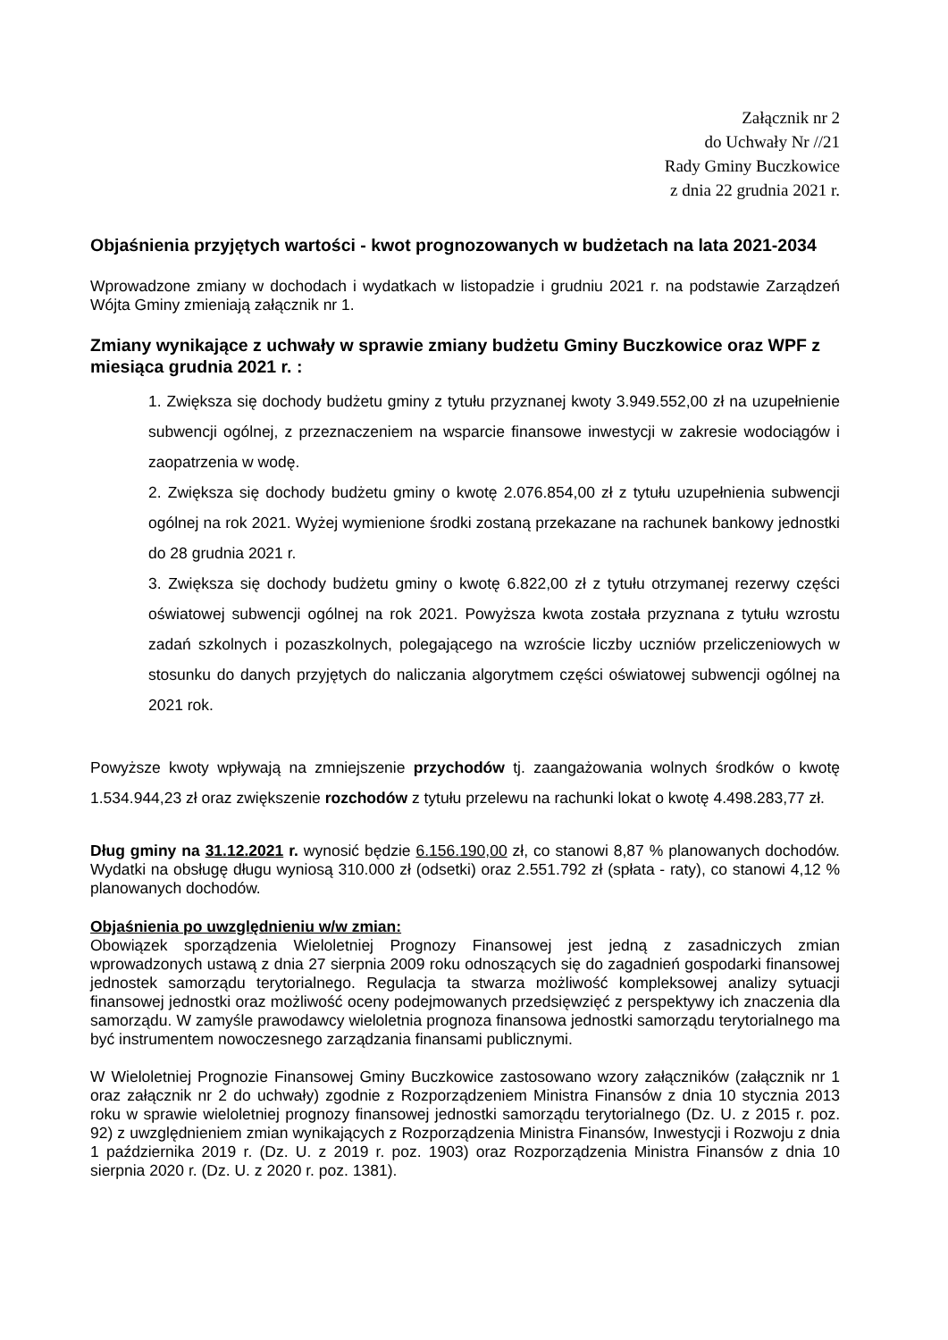Załącznik nr 2
do Uchwały Nr //21
Rady Gminy Buczkowice
z dnia 22 grudnia 2021 r.
Objaśnienia przyjętych wartości - kwot prognozowanych w budżetach na lata 2021-2034
Wprowadzone zmiany w dochodach i wydatkach w listopadzie i grudniu 2021 r. na podstawie Zarządzeń Wójta Gminy zmieniają załącznik nr 1.
Zmiany wynikające z uchwały w sprawie zmiany budżetu Gminy Buczkowice oraz WPF z miesiąca grudnia 2021 r. :
1. Zwiększa się dochody budżetu gminy z tytułu przyznanej kwoty 3.949.552,00 zł na uzupełnienie subwencji ogólnej, z przeznaczeniem na wsparcie finansowe inwestycji w zakresie wodociągów i zaopatrzenia w wodę.
2. Zwiększa się dochody budżetu gminy o kwotę 2.076.854,00 zł z tytułu uzupełnienia subwencji ogólnej na rok 2021. Wyżej wymienione środki zostaną przekazane na rachunek bankowy jednostki do 28 grudnia 2021 r.
3. Zwiększa się dochody budżetu gminy o kwotę 6.822,00 zł z tytułu otrzymanej rezerwy części oświatowej subwencji ogólnej na rok 2021. Powyższa kwota została przyznana z tytułu wzrostu zadań szkolnych i pozaszkolnych, polegającego na wzroście liczby uczniów przeliczeniowych w stosunku do danych przyjętych do naliczania algorytmem części oświatowej subwencji ogólnej na 2021 rok.
Powyższe kwoty wpływają na zmniejszenie przychodów tj. zaangażowania wolnych środków o kwotę 1.534.944,23 zł oraz zwiększenie rozchodów z tytułu przelewu na rachunki lokat o kwotę 4.498.283,77 zł.
Dług gminy na 31.12.2021 r. wynosić będzie 6.156.190,00 zł, co stanowi 8,87 % planowanych dochodów. Wydatki na obsługę długu wyniosą 310.000 zł (odsetki) oraz 2.551.792 zł (spłata - raty), co stanowi 4,12 % planowanych dochodów.
Objaśnienia po uwzględnieniu w/w zmian:
Obowiązek sporządzenia Wieloletniej Prognozy Finansowej jest jedną z zasadniczych zmian wprowadzonych ustawą z dnia 27 sierpnia 2009 roku odnoszących się do zagadnień gospodarki finansowej jednostek samorządu terytorialnego. Regulacja ta stwarza możliwość kompleksowej analizy sytuacji finansowej jednostki oraz możliwość oceny podejmowanych przedsięwzięć z perspektywy ich znaczenia dla samorządu. W zamyśle prawodawcy wieloletnia prognoza finansowa jednostki samorządu terytorialnego ma być instrumentem nowoczesnego zarządzania finansami publicznymi.
W Wieloletniej Prognozie Finansowej Gminy Buczkowice zastosowano wzory załączników (załącznik nr 1 oraz załącznik nr 2 do uchwały) zgodnie z Rozporządzeniem Ministra Finansów z dnia 10 stycznia 2013 roku w sprawie wieloletniej prognozy finansowej jednostki samorządu terytorialnego (Dz. U. z 2015 r. poz. 92) z uwzględnieniem zmian wynikających z Rozporządzenia Ministra Finansów, Inwestycji i Rozwoju z dnia 1 października 2019 r. (Dz. U. z 2019 r. poz. 1903) oraz Rozporządzenia Ministra Finansów z dnia 10 sierpnia 2020 r. (Dz. U. z 2020 r. poz. 1381).